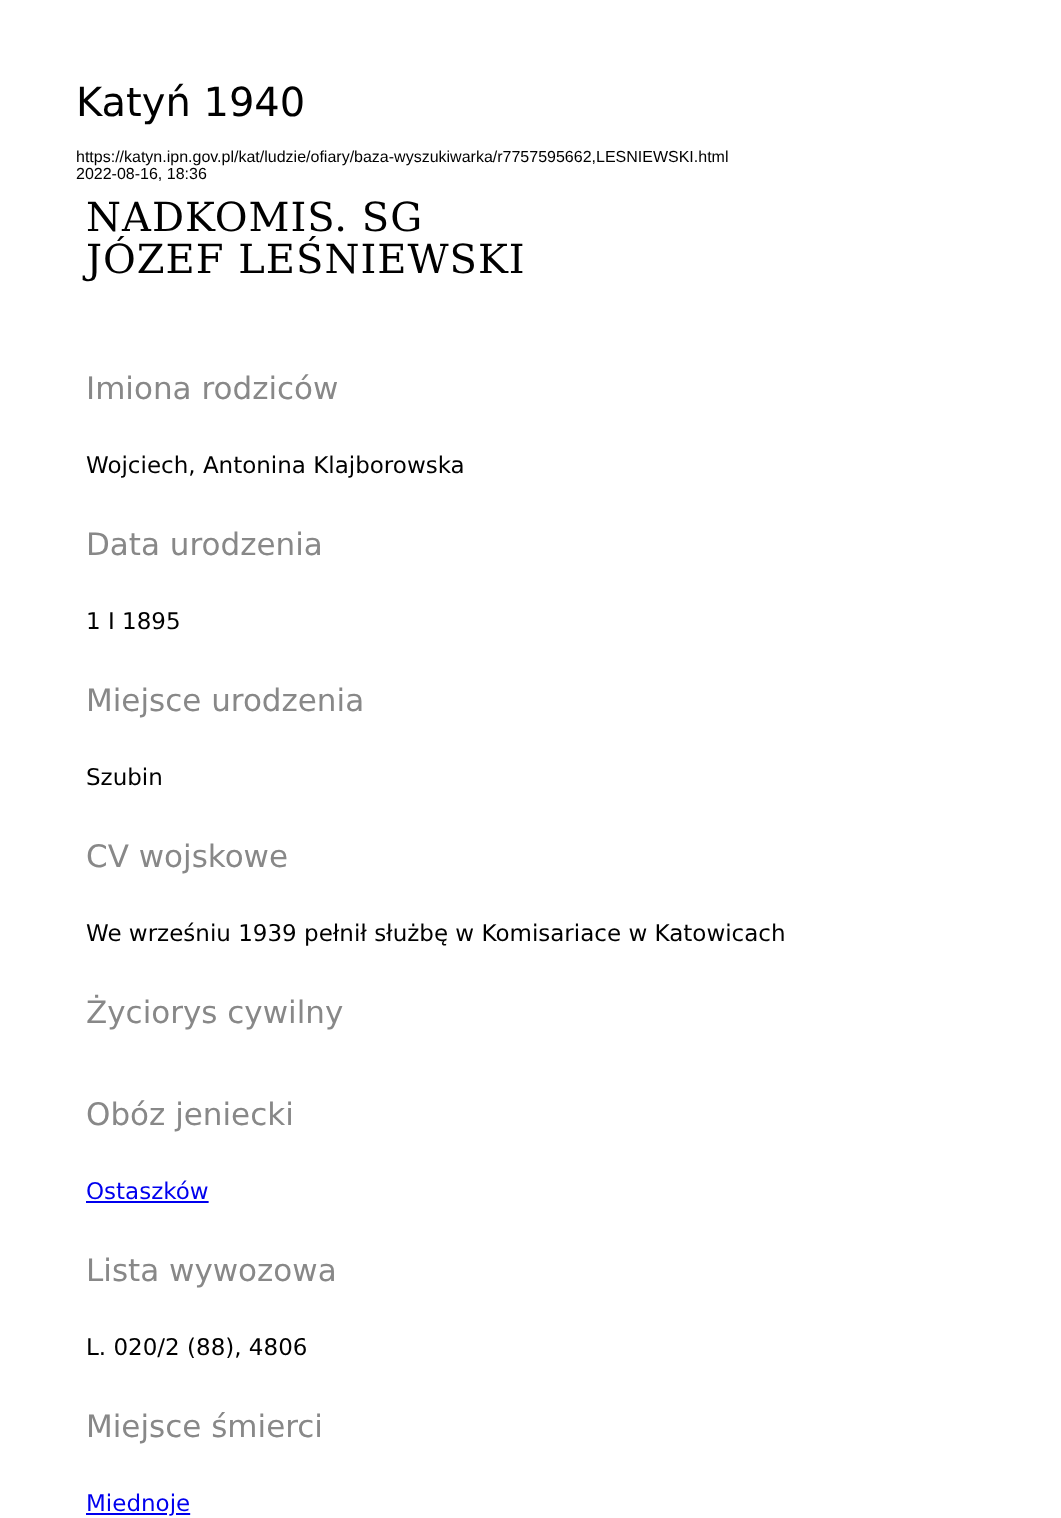Katyń 1940
https://katyn.ipn.gov.pl/kat/ludzie/ofiary/baza-wyszukiwarka/r7757595662,LESNIEWSKI.html
2022-08-16, 18:36
NADKOMIS. SG
JÓZEF LEŚNIEWSKI
Imiona rodziców
Wojciech, Antonina Klajborowska
Data urodzenia
1 I 1895
Miejsce urodzenia
Szubin
CV wojskowe
We wrześniu 1939 pełnił służbę w Komisariace w Katowicach
Życiorys cywilny
Obóz jeniecki
Ostaszków
Lista wywozowa
L. 020/2 (88), 4806
Miejsce śmierci
Miednoje